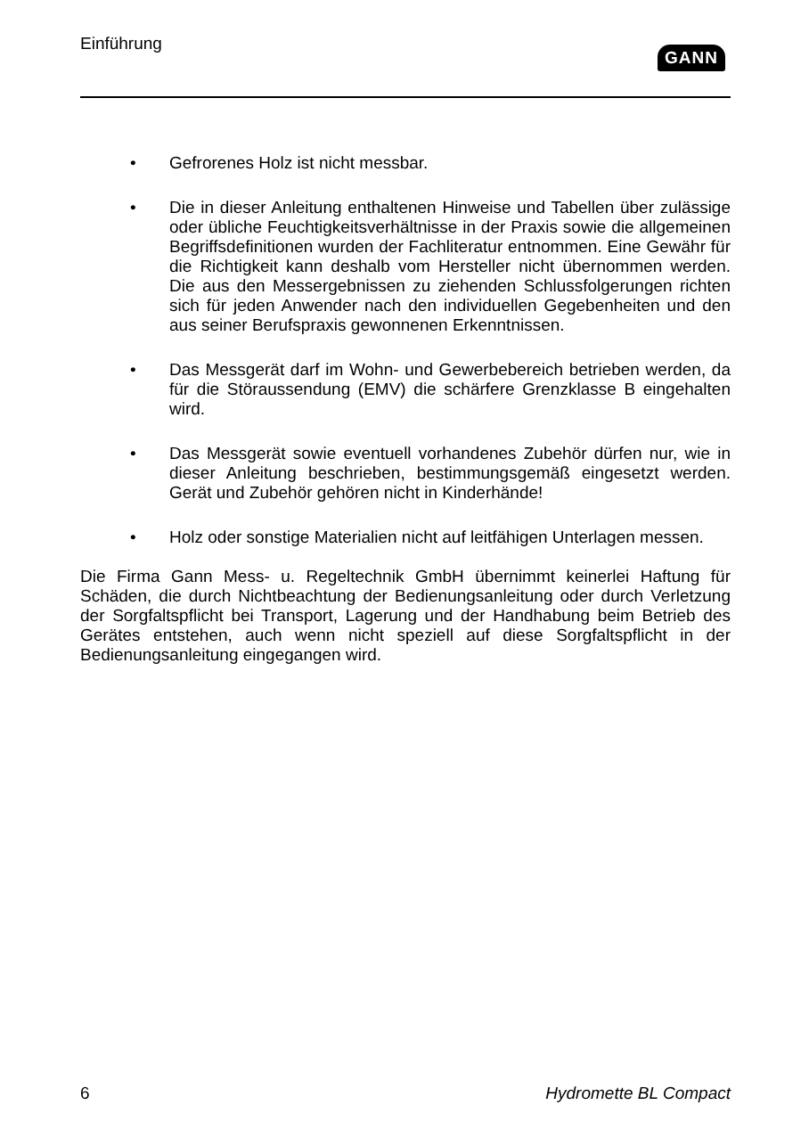Einführung
GANN
• Gefrorenes Holz ist nicht messbar.
• Die in dieser Anleitung enthaltenen Hinweise und Tabellen über zulässige oder übliche Feuchtigkeitsverhältnisse in der Praxis sowie die allgemeinen Begriffsdefinitionen wurden der Fachliteratur entnommen. Eine Gewähr für die Richtigkeit kann deshalb vom Hersteller nicht übernommen werden. Die aus den Messergebnissen zu ziehenden Schlussfolgerungen richten sich für jeden Anwender nach den individuellen Gegebenheiten und den aus seiner Berufspraxis gewonnenen Erkenntnissen.
• Das Messgerät darf im Wohn- und Gewerbebereich betrieben werden, da für die Störaussendung (EMV) die schärfere Grenzklasse B eingehalten wird.
• Das Messgerät sowie eventuell vorhandenes Zubehör dürfen nur, wie in dieser Anleitung beschrieben, bestimmungsgemäß eingesetzt werden. Gerät und Zubehör gehören nicht in Kinderhände!
• Holz oder sonstige Materialien nicht auf leitfähigen Unterlagen messen.
Die Firma Gann Mess- u. Regeltechnik GmbH übernimmt keinerlei Haftung für Schäden, die durch Nichtbeachtung der Bedienungsanleitung oder durch Verletzung der Sorgfaltspflicht bei Transport, Lagerung und der Handhabung beim Betrieb des Gerätes entstehen, auch wenn nicht speziell auf diese Sorgfaltspflicht in der Bedienungsanleitung eingegangen wird.
6 Hydromette BL Compact